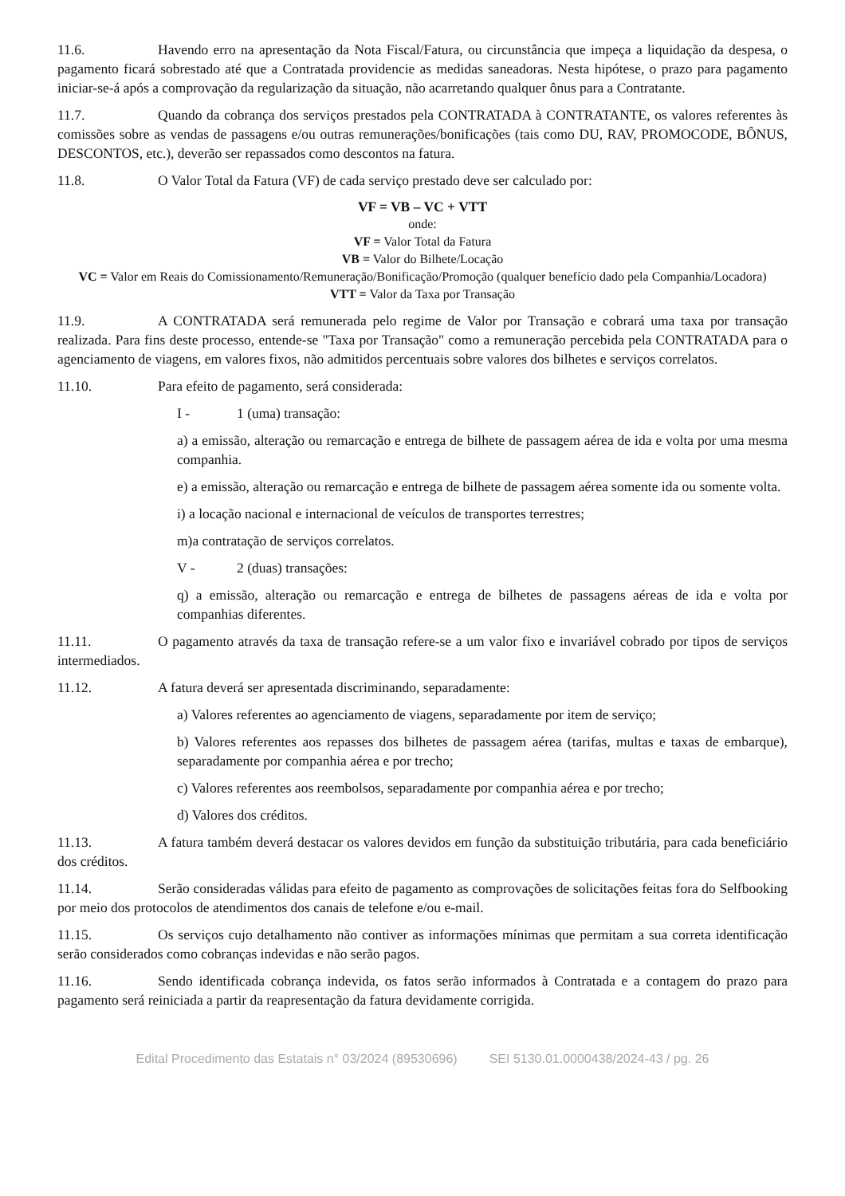11.6. Havendo erro na apresentação da Nota Fiscal/Fatura, ou circunstância que impeça a liquidação da despesa, o pagamento ficará sobrestado até que a Contratada providencie as medidas saneadoras. Nesta hipótese, o prazo para pagamento iniciar-se-á após a comprovação da regularização da situação, não acarretando qualquer ônus para a Contratante.
11.7. Quando da cobrança dos serviços prestados pela CONTRATADA à CONTRATANTE, os valores referentes às comissões sobre as vendas de passagens e/ou outras remunerações/bonificações (tais como DU, RAV, PROMOCODE, BÔNUS, DESCONTOS, etc.), deverão ser repassados como descontos na fatura.
11.8. O Valor Total da Fatura (VF) de cada serviço prestado deve ser calculado por:
VF = VB – VC + VTT
onde:
VF = Valor Total da Fatura
VB = Valor do Bilhete/Locação
VC = Valor em Reais do Comissionamento/Remuneração/Bonificação/Promoção (qualquer benefício dado pela Companhia/Locadora)
VTT = Valor da Taxa por Transação
11.9. A CONTRATADA será remunerada pelo regime de Valor por Transação e cobrará uma taxa por transação realizada. Para fins deste processo, entende-se "Taxa por Transação" como a remuneração percebida pela CONTRATADA para o agenciamento de viagens, em valores fixos, não admitidos percentuais sobre valores dos bilhetes e serviços correlatos.
11.10. Para efeito de pagamento, será considerada:
I - 1 (uma) transação:
a) a emissão, alteração ou remarcação e entrega de bilhete de passagem aérea de ida e volta por uma mesma companhia.
e) a emissão, alteração ou remarcação e entrega de bilhete de passagem aérea somente ida ou somente volta.
i) a locação nacional e internacional de veículos de transportes terrestres;
m)a contratação de serviços correlatos.
V - 2 (duas) transações:
q) a emissão, alteração ou remarcação e entrega de bilhetes de passagens aéreas de ida e volta por companhias diferentes.
11.11. O pagamento através da taxa de transação refere-se a um valor fixo e invariável cobrado por tipos de serviços intermediados.
11.12. A fatura deverá ser apresentada discriminando, separadamente:
a) Valores referentes ao agenciamento de viagens, separadamente por item de serviço;
b) Valores referentes aos repasses dos bilhetes de passagem aérea (tarifas, multas e taxas de embarque), separadamente por companhia aérea e por trecho;
c) Valores referentes aos reembolsos, separadamente por companhia aérea e por trecho;
d) Valores dos créditos.
11.13. A fatura também deverá destacar os valores devidos em função da substituição tributária, para cada beneficiário dos créditos.
11.14. Serão consideradas válidas para efeito de pagamento as comprovações de solicitações feitas fora do Selfbooking por meio dos protocolos de atendimentos dos canais de telefone e/ou e-mail.
11.15. Os serviços cujo detalhamento não contiver as informações mínimas que permitam a sua correta identificação serão considerados como cobranças indevidas e não serão pagos.
11.16. Sendo identificada cobrança indevida, os fatos serão informados à Contratada e a contagem do prazo para pagamento será reiniciada a partir da reapresentação da fatura devidamente corrigida.
Edital Procedimento das Estatais n° 03/2024 (89530696) SEI 5130.01.0000438/2024-43 / pg. 26